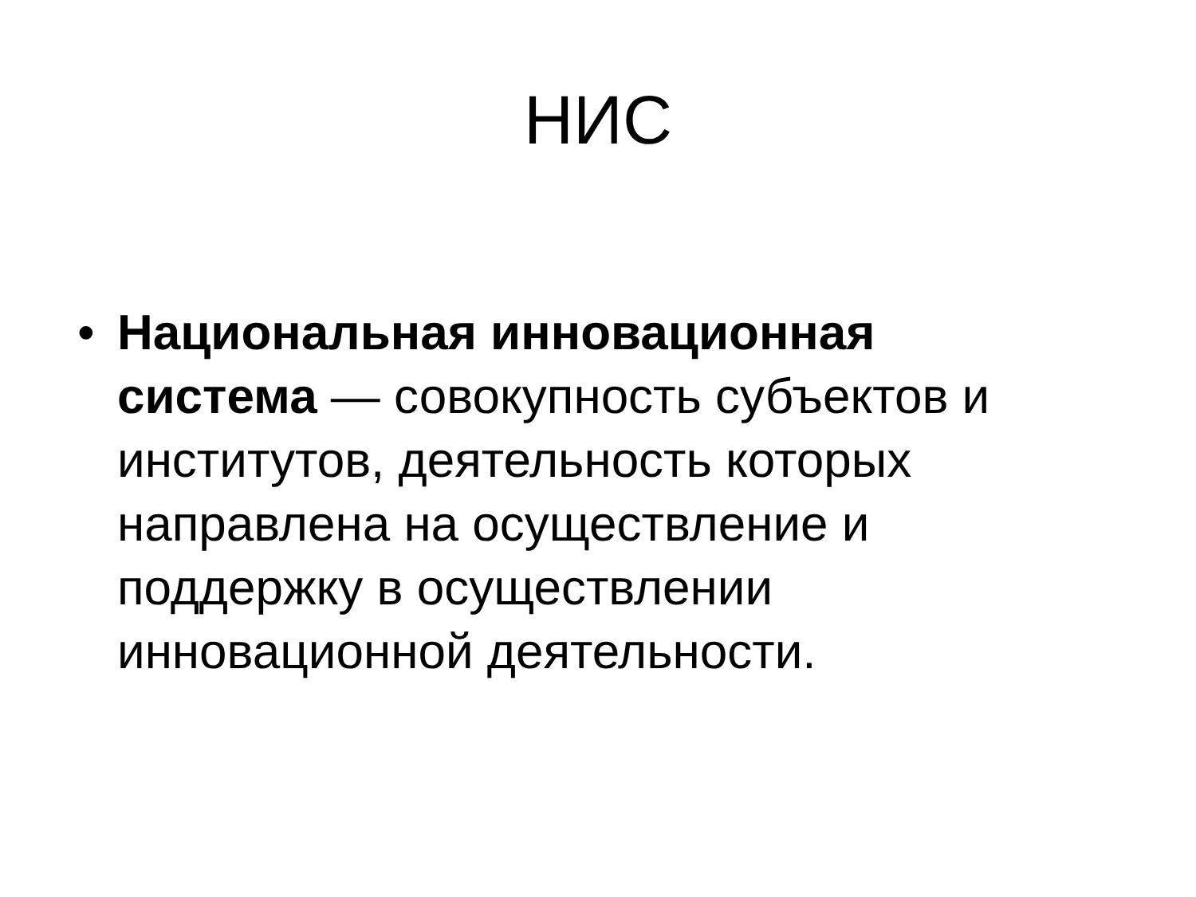НИС
• Национальная инновационная система — совокупность субъектов и институтов, деятельность которых направлена на осуществление и поддержку в осуществлении инновационной деятельности.